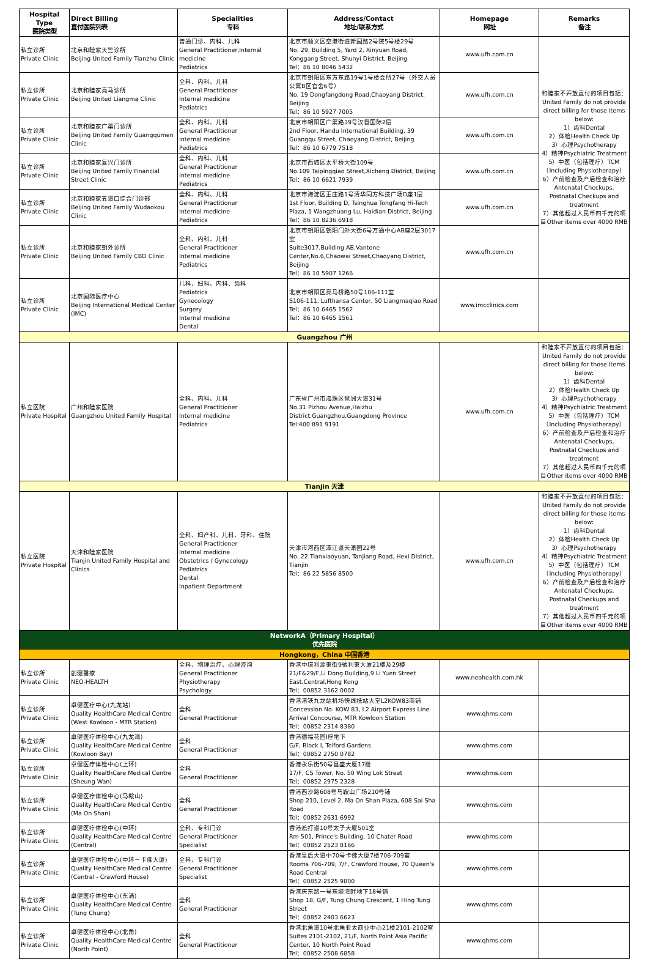| Hospital Type 医院类型 | Direct Billing 直付医院列表 | Specialities 专科 | Address/Contact 地址/联系方式 | Homepage 网址 | Remarks 备注 |
| --- | --- | --- | --- | --- | --- |
| 私立诊所 Private Clinic | 北京和睦家天竺诊所 Beijing United Family Tianzhu Clinic | 普通门诊、内科、儿科 General Practitioner,Internal medicine Pediatrics | 北京市顺义区空港街道新园路2号院5号楼29号 No. 29, Building 5, Yard 2, Xinyuan Road, Konggang Street, Shunyi District, Beijing Tel：86 10 8046 5432 | www.ufh.com.cn | 和睦家不开放直付的项目包括： United Family do not provide direct billing for those items below: 1）齿科Dental 2）体检Health Check Up 3）心理Psychotherapy 4）精神Psychiatric Treatment 5）中医（包括理疗）TCM（Including Physiotherapy） 6）产前检查及产后检查和治疗Antenatal Checkups, Postnatal Checkups and treatment 7）其他超过人民币四千元的项目Other items over 4000 RMB |
| 私立诊所 Private Clinic | 北京和睦家亮马诊所 Beijing United Liangma Clinic | 全科、内科、儿科 General Practitioner Internal medicine Pediatrics | 北京市朝阳区东方东路19号1号楼会所27号（外交人员公寓B区官舍6号） No. 19 Dongfangdong Road,Chaoyang District, Beijing Tel：86 10 5927 7005 | www.ufh.com.cn | |
| 私立诊所 Private Clinic | 北京和睦家广渠门诊所 Beijing United Family Guangqumen Clinic | 全科、内科、儿科 General Practitioner Internal medicine Pediatrics | 北京市朝阳区广渠路39号汉督国际2层 2nd Floor, Handu International Building, 39 Guangqu Street, Chaoyang District, Beijing Tel：86 10 6779 7518 | www.ufh.com.cn | |
| 私立诊所 Private Clinic | 北京和睦家复兴门诊所 Beijing United Family Financial Street Clinic | 全科、内科、儿科 General Practitioner Internal medicine Pediatrics | 北京市西城区太平桥大街109号 No.109 Taipingqiao Street,Xicheng District, Beijing Tel：86 10 6621 7939 | www.ufh.com.cn | |
| 私立诊所 Private Clinic | 北京和睦家五道口综合门诊部 Beijing United Family Wudaokou Clinic | 全科、内科、儿科 General Practitioner Internal medicine Pediatrics | 北京市海淀区王庄路1号清华同方科技广场D座1层 1st Floor, Building D, Tsinghua Tongfang Hi-Tech Plaza, 1 Wangzhuang Lu, Haidian District, Beijing Tel：86 10 8236 6918 | www.ufh.com.cn | |
| 私立诊所 Private Clinic | 北京和睦家朝外诊所 Beijing United Family CBD Clinic | 全科、内科、儿科 General Practitioner Internal medicine Pediatrics | 北京市朝阳区朝阳门外大街6号万通中心AB座2层3017室 Suite3017,Building AB,Vantone Center,No.6,Chaowai Street,Chaoyang District, Beijing Tel：86 10 5907 1266 | www.ufh.com.cn | |
| 私立诊所 Private Clinic | 北京国际医疗中心 Beijing International Medical Center (IMC) | 儿科、妇科、内科、齿科 Pediatrics Gynecology Surgery Internal medicine Dental | 北京市朝阳区亮马桥路50号106-111室 S106-111, Lufthansa Center, 50 Liangmaqiao Road Tel：86 10 6465 1562 Tel：86 10 6465 1561 | www.imcclinics.com | |
| Guangzhou 广州 | | | | | |
| 私立医院 Private Hospital | 广州和睦家医院 Guangzhou United Family Hospital | 全科、内科、儿科 General Practitioner Internal medicine Pediatrics | 广东省广州市海珠区琶洲大道31号 No.31 Pizhou Avenue,Haizhu District,Guangzhou,Guangdong Province Tel:400 891 9191 | www.ufh.com.cn | 和睦家不开放直付的项目包括： United Family do not provide direct billing for those items below: 1）齿科Dental 2）体检Health Check Up 3）心理Psychotherapy 4）精神Psychiatric Treatment 5）中医（包括理疗）TCM（Including Physiotherapy） 6）产前检查及产后检查和治疗Antenatal Checkups, Postnatal Checkups and treatment 7）其他超过人民币四千元的项目Other items over 4000 RMB |
| Tianjin 天津 | | | | | |
| 私立医院 Private Hospital | 天津和睦家医院 Tianjin United Family Hospital and Clinics | 全科、妇产科、儿科、牙科、住院 General Practitioner Internal medicine Obstetrics / Gynecology Pediatrics Dental Inpatient Department | 天津市河西区潭江道天潇园22号 No. 22 Tianxiaoyuan, Tanjiang Road, Hexi District, Tianjin Tel：86 22 5856 8500 | www.ufh.com.cn | 和睦家不开放直付的项目包括： United Family do not provide direct billing for those items below: 1）齿科Dental 2）体检Health Check Up 3）心理Psychotherapy 4）精神Psychiatric Treatment 5）中医（包括理疗）TCM（Including Physiotherapy） 6）产前检查及产后检查和治疗Antenatal Checkups, Postnatal Checkups and treatment 7）其他超过人民币四千元的项目Other items over 4000 RMB |
| NetworkA（Primary Hospital） 优先医院 | | | | | |
| Hongkong，China 中国香港 | | | | | |
| 私立诊所 Private Clinic | 創健醫療 NEO-HEALTH | 全科、物理治疗、心理咨询 General Practitioner Physiotherapy Psychology | 香港中環利源東街9號利東大廈21樓及29樓 21/F&29/F,Li Dong Building,9 Li Yuen Street East,Central,Hong Kong Tel：00852 3162 0002 | www.neohealth.com.hk | |
| 私立诊所 Private Clinic | 卓健医疗中心(九龙站) Quality HealthCare Medical Centre (West Kowloon - MTR Station) | 全科 General Practitioner | 香港港铁九龙站机场快线抵站大堂L2KOW83商铺 Concession No. KOW 83, L2 Airport Express Line Arrival Concourse, MTR Kowloon Station Tel：00852 2314 8380 | www.qhms.com | |
| 私立诊所 Private Clinic | 卓健医疗体检中心(九龙湾) Quality HealthCare Medical Centre (Kowloon Bay) | 全科 General Practitioner | 香港德福花园I座地下 G/F, Block I, Telford Gardens Tel：00852 2750 0782 | www.qhms.com | |
| 私立诊所 Private Clinic | 卓健医疗体检中心(上环) Quality HealthCare Medical Centre (Sheung Wan) | 全科 General Practitioner | 香港永乐街50号昌盛大厦17楼 17/F, CS Tower, No. 50 Wing Lok Street Tel：00852 2975 2328 | www.qhms.com | |
| 私立诊所 Private Clinic | 卓健医疗体检中心(马鞍山) Quality HealthCare Medical Centre (Ma On Shan) | 全科 General Practitioner | 香港西沙路608号马鞍山广场210号铺 Shop 210, Level 2, Ma On Shan Plaza, 608 Sai Sha Road Tel：00852 2631 6992 | www.qhms.com | |
| 私立诊所 Private Clinic | 卓健医疗体检中心(中环) Quality HealthCare Medical Centre (Central) | 全科、专科门诊 General Practitioner Specialist | 香港遮打道10号太子大厦501室 Rm 501, Prince's Building, 10 Chater Road Tel：00852 2523 8166 | www.qhms.com | |
| 私立诊所 Private Clinic | 卓健医疗体检中心(中环－卡佛大厦) Quality HealthCare Medical Centre (Central - Crawford House) | 全科、专科门诊 General Practitioner Specialist | 香港皇后大道中70号卡佛大厦7楼706-709室 Rooms 706-709, 7/F, Crawford House, 70 Queen's Road Central Tel：00852 2525 9800 | www.qhms.com | |
| 私立诊所 Private Clinic | 卓健医疗体检中心(东涌) Quality HealthCare Medical Centre (Tung Chung) | 全科 General Practitioner | 香港庆东路一号东堤湾畔地下18号铺 Shop 18, G/F, Tung Chung Crescent, 1 Hing Tung Street Tel：00852 2403 6623 | www.qhms.com | |
| 私立诊所 Private Clinic | 卓健医疗体检中心(北角) Quality HealthCare Medical Centre (North Point) | 全科 General Practitioner | 香港北角道10号北角亚太商业中心21楼2101-2102室 Suites 2101-2102, 21/F, North Point Asia Pacific Center, 10 North Point Road Tel：00852 2508 6858 | www.qhms.com | |